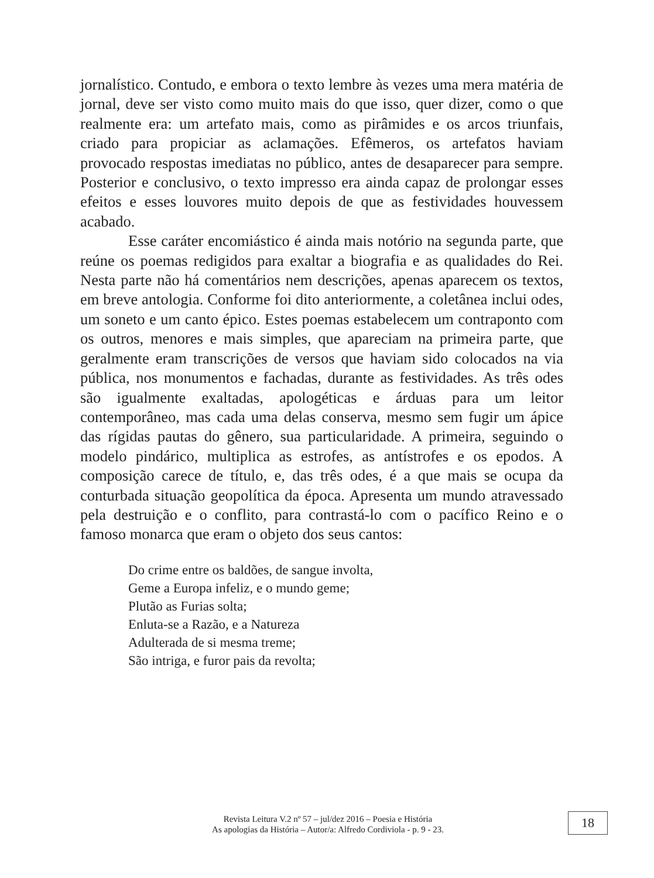jornalístico. Contudo, e embora o texto lembre às vezes uma mera matéria de jornal, deve ser visto como muito mais do que isso, quer dizer, como o que realmente era: um artefato mais, como as pirâmides e os arcos triunfais, criado para propiciar as aclamações. Efêmeros, os artefatos haviam provocado respostas imediatas no público, antes de desaparecer para sempre. Posterior e conclusivo, o texto impresso era ainda capaz de prolongar esses efeitos e esses louvores muito depois de que as festividades houvessem acabado.
Esse caráter encomiástico é ainda mais notório na segunda parte, que reúne os poemas redigidos para exaltar a biografia e as qualidades do Rei. Nesta parte não há comentários nem descrições, apenas aparecem os textos, em breve antologia. Conforme foi dito anteriormente, a coletânea inclui odes, um soneto e um canto épico. Estes poemas estabelecem um contraponto com os outros, menores e mais simples, que apareciam na primeira parte, que geralmente eram transcrições de versos que haviam sido colocados na via pública, nos monumentos e fachadas, durante as festividades. As três odes são igualmente exaltadas, apologéticas e árduas para um leitor contemporâneo, mas cada uma delas conserva, mesmo sem fugir um ápice das rígidas pautas do gênero, sua particularidade. A primeira, seguindo o modelo pindárico, multiplica as estrofes, as antístrofes e os epodos. A composição carece de título, e, das três odes, é a que mais se ocupa da conturbada situação geopolítica da época. Apresenta um mundo atravessado pela destruição e o conflito, para contrastá-lo com o pacífico Reino e o famoso monarca que eram o objeto dos seus cantos:
Do crime entre os baldões, de sangue involta,
Geme a Europa infeliz, e o mundo geme;
Plutão as Furias solta;
Enluta-se a Razão, e a Natureza
Adulterada de si mesma treme;
São intriga, e furor pais da revolta;
Revista Leitura V.2 nº 57 – jul/dez 2016 – Poesia e História
As apologias da História – Autor/a: Alfredo Cordiviola - p. 9 - 23.
18